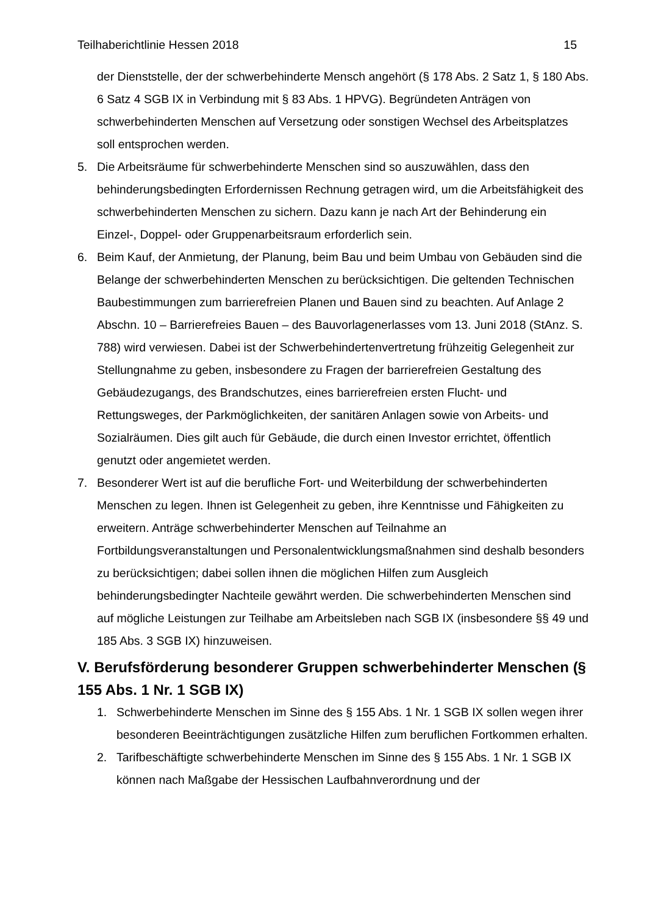Teilhaberichtlinie Hessen 2018 15
der Dienststelle, der der schwerbehinderte Mensch angehört (§ 178 Abs. 2 Satz 1, § 180 Abs. 6 Satz 4 SGB IX in Verbindung mit § 83 Abs. 1 HPVG). Begründeten Anträgen von schwerbehinderten Menschen auf Versetzung oder sonstigen Wechsel des Arbeitsplatzes soll entsprochen werden.
5. Die Arbeitsräume für schwerbehinderte Menschen sind so auszuwählen, dass den behinderungsbedingten Erfordernissen Rechnung getragen wird, um die Arbeitsfähigkeit des schwerbehinderten Menschen zu sichern. Dazu kann je nach Art der Behinderung ein Einzel-, Doppel- oder Gruppenarbeitsraum erforderlich sein.
6. Beim Kauf, der Anmietung, der Planung, beim Bau und beim Umbau von Gebäuden sind die Belange der schwerbehinderten Menschen zu berücksichtigen. Die geltenden Technischen Baubestimmungen zum barrierefreien Planen und Bauen sind zu beachten. Auf Anlage 2 Abschn. 10 – Barrierefreies Bauen – des Bauvorlagenerlasses vom 13. Juni 2018 (StAnz. S. 788) wird verwiesen. Dabei ist der Schwerbehindertenvertretung frühzeitig Gelegenheit zur Stellungnahme zu geben, insbesondere zu Fragen der barrierefreien Gestaltung des Gebäudezugangs, des Brandschutzes, eines barrierefreien ersten Flucht- und Rettungsweges, der Parkmöglichkeiten, der sanitären Anlagen sowie von Arbeits- und Sozialräumen. Dies gilt auch für Gebäude, die durch einen Investor errichtet, öffentlich genutzt oder angemietet werden.
7. Besonderer Wert ist auf die berufliche Fort- und Weiterbildung der schwerbehinderten Menschen zu legen. Ihnen ist Gelegenheit zu geben, ihre Kenntnisse und Fähigkeiten zu erweitern. Anträge schwerbehinderter Menschen auf Teilnahme an Fortbildungsveranstaltungen und Personalentwicklungsmaßnahmen sind deshalb besonders zu berücksichtigen; dabei sollen ihnen die möglichen Hilfen zum Ausgleich behinderungsbedingter Nachteile gewährt werden. Die schwerbehinderten Menschen sind auf mögliche Leistungen zur Teilhabe am Arbeitsleben nach SGB IX (insbesondere §§ 49 und 185 Abs. 3 SGB IX) hinzuweisen.
V. Berufsförderung besonderer Gruppen schwerbehinderter Menschen (§ 155 Abs. 1 Nr. 1 SGB IX)
1. Schwerbehinderte Menschen im Sinne des § 155 Abs. 1 Nr. 1 SGB IX sollen wegen ihrer besonderen Beeinträchtigungen zusätzliche Hilfen zum beruflichen Fortkommen erhalten.
2. Tarifbeschäftigte schwerbehinderte Menschen im Sinne des § 155 Abs. 1 Nr. 1 SGB IX können nach Maßgabe der Hessischen Laufbahnverordnung und der